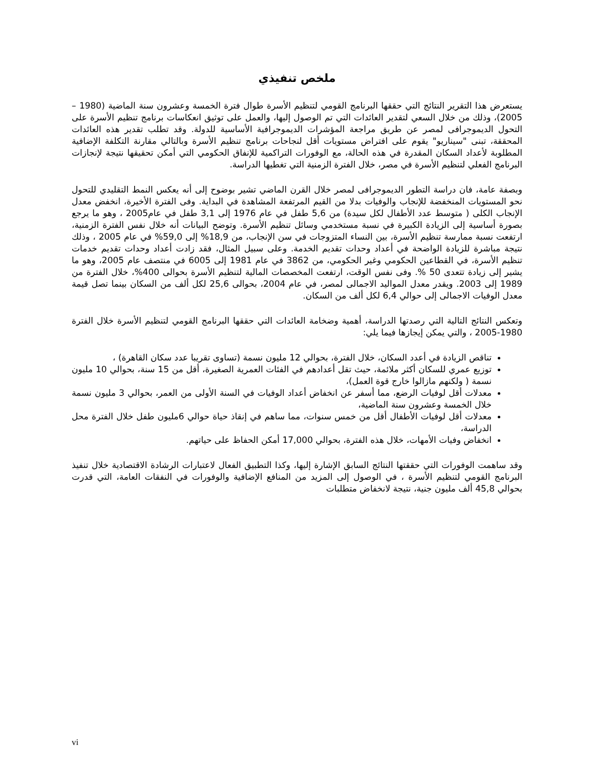ملخص تنفيذي
يستعرض هذا التقرير النتائج التي حققها البرنامج القومي لتنظيم الأسرة طوال فترة الخمسة وعشرون سنة الماضية (1980 – 2005)، وذلك من خلال السعي لتقدير العائدات التي تم الوصول إليها، والعمل على توثيق انعكاسات برنامج تنظيم الأسرة على التحول الديموجرافى لمصر عن طريق مراجعة المؤشرات الديموجرافية الأساسية للدولة. وقد تطلب تقدير هذه العائدات المحققة، تبنى "سيناريو" يقوم على افتراض مستويات أقل لنجاحات برنامج تنظيم الأسرة وبالتالي مقارنة التكلفة الإضافية المطلوبة لأعداد السكان المقدرة في هذه الحالة، مع الوفورات التراكمية للإنفاق الحكومي التي أمكن تحقيقها نتيجة لإنجازات البرنامج الفعلي لتنظيم الأسرة في مصر، خلال الفترة الزمنية التي تغطيها الدراسة.
وبصفة عامة، فان دراسة التطور الديموجرافى لمصر خلال القرن الماضي تشير بوضوح إلى أنه يعكس النمط التقليدي للتحول نحو المستويات المنخفضة للإنجاب والوفيات بدلا من القيم المرتفعة المشاهدة في البداية. وفى الفترة الأخيرة، انخفض معدل الإنجاب الكلى ( متوسط عدد الأطفال لكل سيدة) من 5,6 طفل في عام 1976 إلى 3,1 طفل في عام2005 ، وهو ما يرجع بصورة أساسية إلى الزيادة الكبيرة في نسبة مستخدمي وسائل تنظيم الأسرة. وتوضح البيانات أنه خلال نفس الفترة الزمنية، ارتفعت نسبة ممارسة تنظيم الأسرة، بين النساء المتزوجات في سن الإنجاب، من 18,9% إلى 59,0% في عام 2005 ، وذلك نتيجة مباشرة للزيادة الواضحة في أعداد وحدات تقديم الخدمة. وعلى سبيل المثال، فقد زادت أعداد وحدات تقديم خدمات تنظيم الأسرة، في القطاعين الحكومي وغير الحكومي، من 3862 في عام 1981 إلى 6005 في منتصف عام 2005، وهو ما يشير إلى زيادة تتعدى 50 %. وفى نفس الوقت، ارتفعت المخصصات المالية لتنظيم الأسرة بحوالى 400%، خلال الفترة من 1989 إلى 2003. ويقدر معدل المواليد الاجمالى لمصر، في عام 2004، بحوالى 25,6 لكل ألف من السكان بينما تصل قيمة معدل الوفيات الاجمالى إلى حوالي 6,4 لكل ألف من السكان.
وتعكس النتائج التالية التي رصدتها الدراسة، أهمية وضخامة العائدات التي حققها البرنامج القومي لتنظيم الأسرة خلال الفترة 1980-2005 ، والتي يمكن إيجازها فيما يلي:
تناقص الزيادة في أعدد السكان، خلال الفترة، بحوالي 12 مليون نسمة (تساوى تقريبا عدد سكان القاهرة) ،
توزيع عمري للسكان أكثر ملائمة، حيث تقل أعدادهم في الفئات العمرية الصغيرة، أقل من 15 سنة، بحوالي 10 مليون نسمة ( ولكنهم مازالوا خارج قوة العمل)،
معدلات أقل لوفيات الرضع، مما أسفر عن انخفاض أعداد الوفيات في السنة الأولى من العمر، بحوالي 3 مليون نسمة خلال الخمسة وعشرون سنة الماضية،
معدلات أقل لوفيات الأطفال أقل من خمس سنوات، مما ساهم في إنقاذ حياة حوالي 6مليون طفل خلال الفترة محل الدراسة،
انخفاض وفيات الأمهات، خلال هذه الفترة، بحوالي 17,000 أمكن الحفاظ على حياتهم.
وقد ساهمت الوفورات التي حققتها النتائج السابق الإشارة إليها، وكذا التطبيق الفعال لاعتبارات الرشادة الاقتصادية خلال تنفيذ البرنامج القومي لتنظيم الأسرة ، في الوصول إلى المزيد من المنافع الإضافية والوفورات في النفقات العامة، التي قدرت بحوالي 45,8 ألف مليون جنية، نتيجة لانخفاض متطلبات
vi